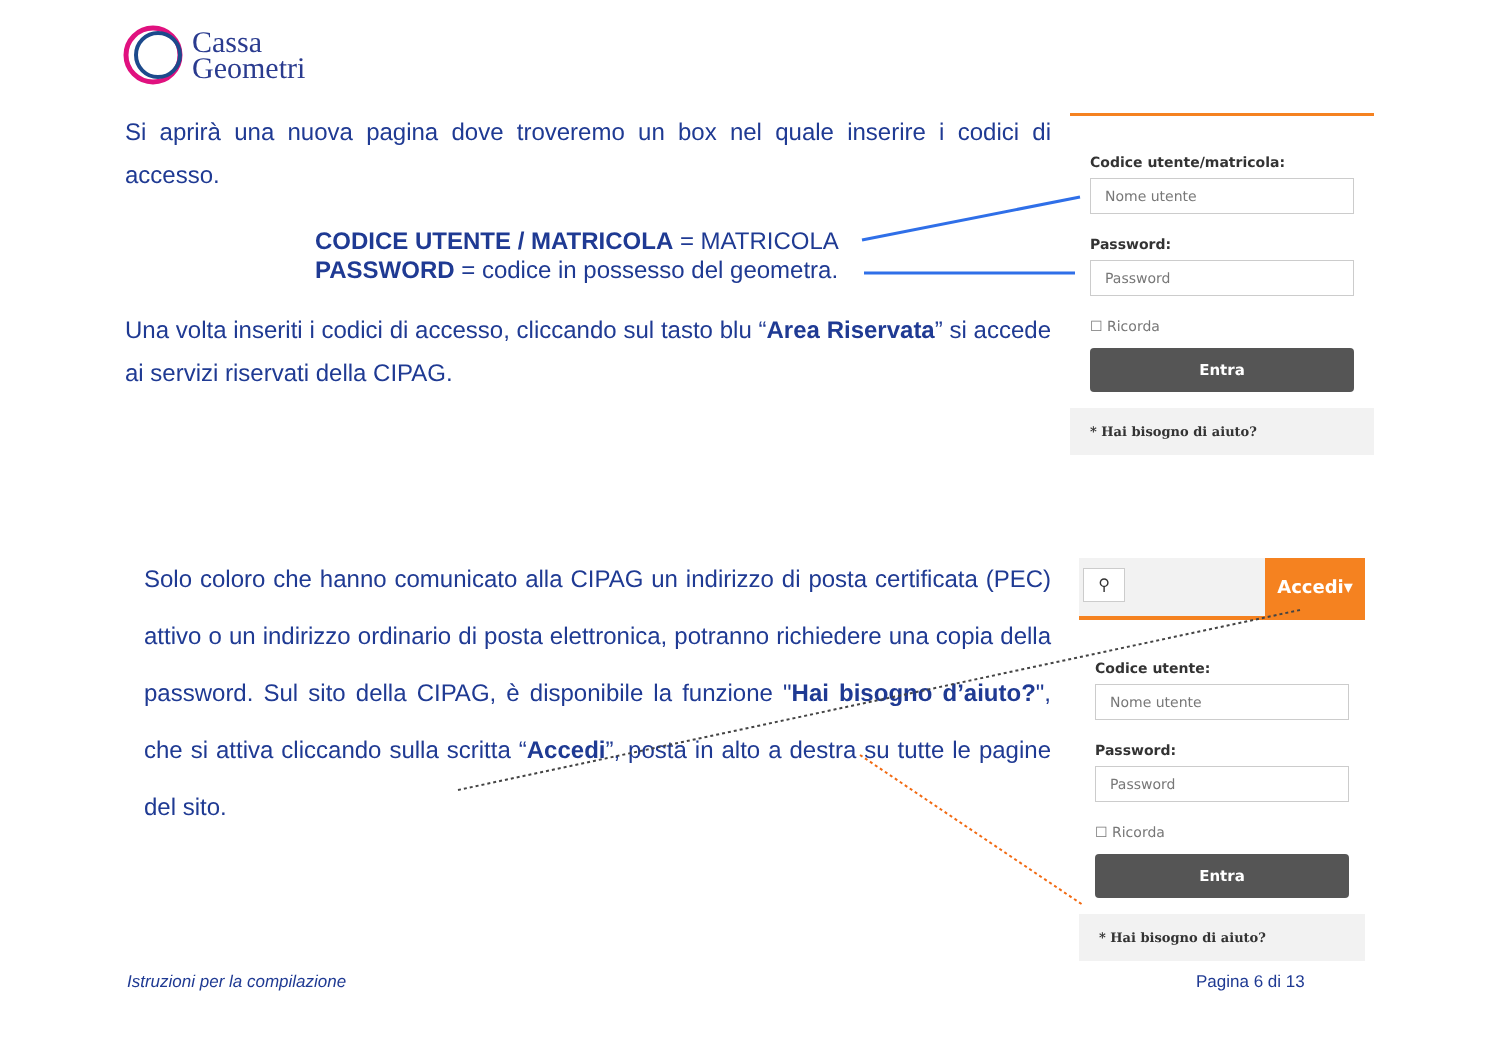Cassa
Geometri
Si aprirà una nuova pagina dove troveremo un box nel quale inserire i codici di accesso.
CODICE UTENTE / MATRICOLA = MATRICOLA
PASSWORD = codice in possesso del geometra.
Una volta inseriti i codici di accesso, cliccando sul tasto blu “Area Riservata” si accede ai servizi riservati della CIPAG.
Codice utente/matricola:
Nome utente
Password:
Password
☐ Ricorda
Entra
* Hai bisogno di aiuto?
Solo coloro che hanno comunicato alla CIPAG un indirizzo di posta certificata (PEC) attivo o un indirizzo ordinario di posta elettronica, potranno richiedere una copia della password. Sul sito della CIPAG, è disponibile la funzione "Hai bisogno d’aiuto?", che si attiva cliccando sulla scritta “Accedi”, posta in alto a destra su tutte le pagine del sito.
⚲
Accedi▾
Codice utente:
Nome utente
Password:
Password
☐ Ricorda
Entra
* Hai bisogno di aiuto?
Istruzioni per la compilazione Pagina 6 di 13